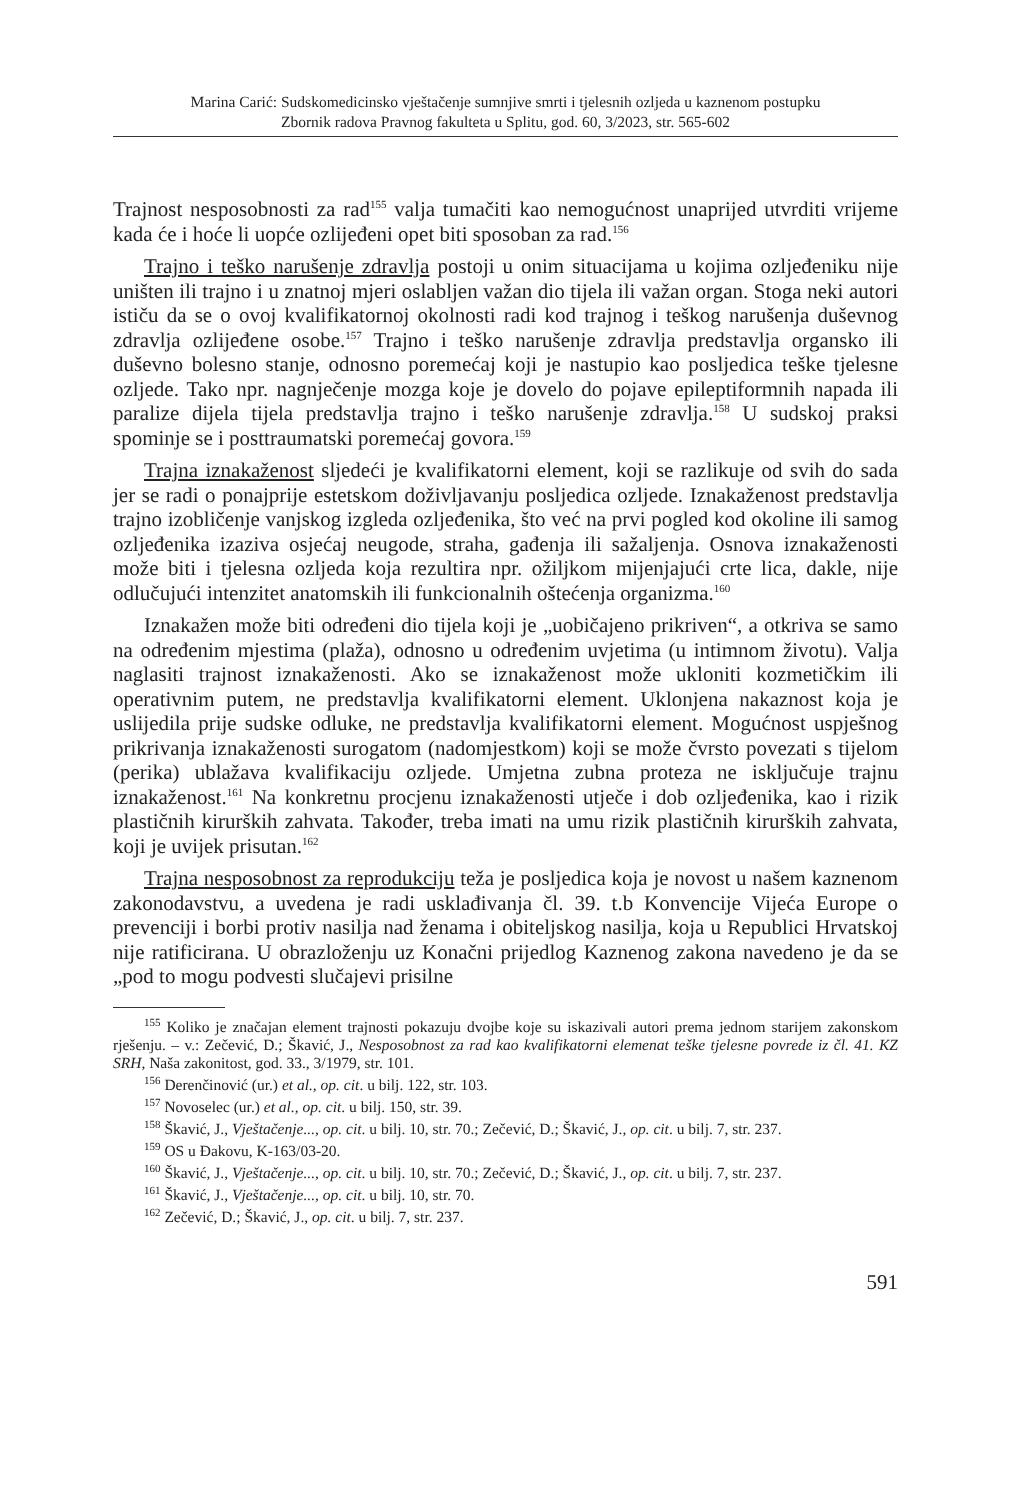Marina Carić: Sudskomedicinsko vještačenje sumnjive smrti i tjelesnih ozljeda u kaznenom postupku
Zbornik radova Pravnog fakulteta u Splitu, god. 60, 3/2023, str. 565-602
Trajnost nesposobnosti za rad<sup>155</sup> valja tumačiti kao nemogućnost unaprijed utvrditi vrijeme kada će i hoće li uopće ozlijeđeni opet biti sposoban za rad.<sup>156</sup>
Trajno i teško narušenje zdravlja postoji u onim situacijama u kojima ozljeđeniku nije uništen ili trajno i u znatnoj mjeri oslabljen važan dio tijela ili važan organ. Stoga neki autori ističu da se o ovoj kvalifikatornoj okolnosti radi kod trajnog i teškog narušenja duševnog zdravlja ozlijeđene osobe.<sup>157</sup> Trajno i teško narušenje zdravlja predstavlja organsko ili duševno bolesno stanje, odnosno poremećaj koji je nastupio kao posljedica teške tjelesne ozljede. Tako npr. nagnječenje mozga koje je dovelo do pojave epileptiformnih napada ili paralize dijela tijela predstavlja trajno i teško narušenje zdravlja.<sup>158</sup> U sudskoj praksi spominje se i posttraumatski poremećaj govora.<sup>159</sup>
Trajna iznakaženost sljedeći je kvalifikatorni element, koji se razlikuje od svih do sada jer se radi o ponajprije estetskom doživljavanju posljedica ozljede. Iznakaženost predstavlja trajno izobličenje vanjskog izgleda ozljeđenika, što već na prvi pogled kod okoline ili samog ozljeđenika izaziva osjećaj neugode, straha, gađenja ili sažaljenja. Osnova iznakaženosti može biti i tjelesna ozljeda koja rezultira npr. ožiljkom mijenjajući crte lica, dakle, nije odlučujući intenzitet anatomskih ili funkcionalnih oštećenja organizma.<sup>160</sup>
Iznakažen može biti određeni dio tijela koji je „uobičajeno prikriven“, a otkriva se samo na određenim mjestima (plaža), odnosno u određenim uvjetima (u intimnom životu). Valja naglasiti trajnost iznakaženosti. Ako se iznakaženost može ukloniti kozmetičkim ili operativnim putem, ne predstavlja kvalifikatorni element. Uklonjena nakaznost koja je uslijedila prije sudske odluke, ne predstavlja kvalifikatorni element. Mogućnost uspješnog prikrivanja iznakaženosti surogatom (nadomjestkom) koji se može čvrsto povezati s tijelom (perika) ublažava kvalifikaciju ozljede. Umjetna zubna proteza ne isključuje trajnu iznakaženost.<sup>161</sup> Na konkretnu procjenu iznakaženosti utječe i dob ozljeđenika, kao i rizik plastičnih kirurških zahvata. Također, treba imati na umu rizik plastičnih kirurških zahvata, koji je uvijek prisutan.<sup>162</sup>
Trajna nesposobnost za reprodukciju teža je posljedica koja je novost u našem kaznenom zakonodavstvu, a uvedena je radi usklađivanja čl. 39. t.b Konvencije Vijeća Europe o prevenciji i borbi protiv nasilja nad ženama i obiteljskog nasilja, koja u Republici Hrvatskoj nije ratificirana. U obrazloženju uz Konačni prijedlog Kaznenog zakona navedeno je da se „pod to mogu podvesti slučajevi prisilne
<sup>155</sup> Koliko je značajan element trajnosti pokazuju dvojbe koje su iskazivali autori prema jednom starijem zakonskom rješenju. – v.: Zečević, D.; Škavić, J., Nesposobnost za rad kao kvalifikatorni elemenat teške tjelesne povrede iz čl. 41. KZ SRH, Naša zakonitost, god. 33., 3/1979, str. 101.
<sup>156</sup> Derenčinović (ur.) et al., op. cit. u bilj. 122, str. 103.
<sup>157</sup> Novoselec (ur.) et al., op. cit. u bilj. 150, str. 39.
<sup>158</sup> Škavić, J., Vještačenje..., op. cit. u bilj. 10, str. 70.; Zečević, D.; Škavić, J., op. cit. u bilj. 7, str. 237.
<sup>159</sup> OS u Đakovu, K-163/03-20.
<sup>160</sup> Škavić, J., Vještačenje..., op. cit. u bilj. 10, str. 70.; Zečević, D.; Škavić, J., op. cit. u bilj. 7, str. 237.
<sup>161</sup> Škavić, J., Vještačenje..., op. cit. u bilj. 10, str. 70.
<sup>162</sup> Zečević, D.; Škavić, J., op. cit. u bilj. 7, str. 237.
591